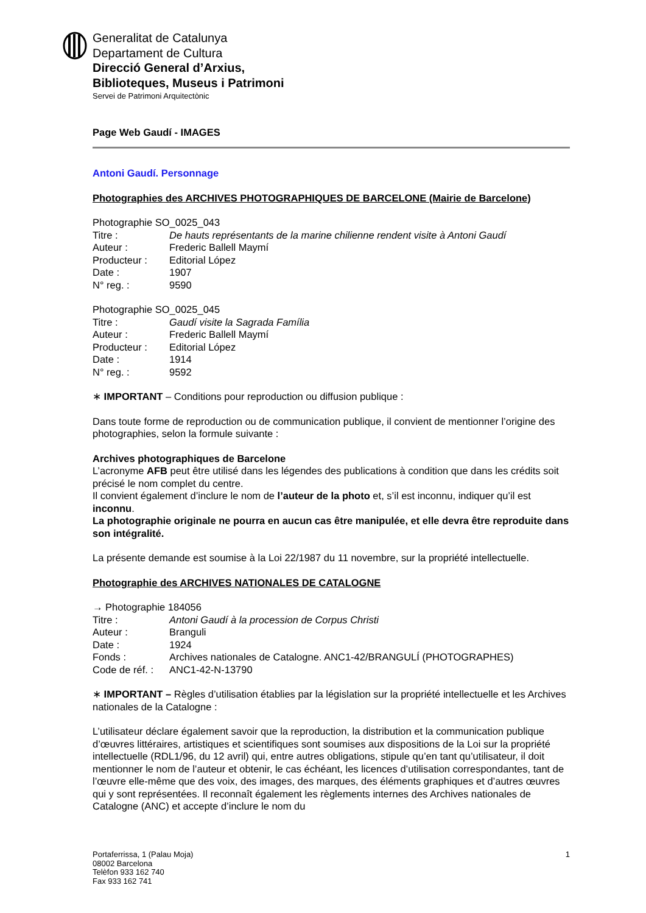Generalitat de Catalunya
Departament de Cultura
Direcció General d’Arxius,
Biblioteques, Museus i Patrimoni
Servei de Patrimoni Arquitectònic
Page Web Gaudí - IMAGES
Antoni Gaudí. Personnage
Photographies des ARCHIVES PHOTOGRAPHIQUES DE BARCELONE (Mairie de Barcelone)
Photographie SO_0025_043
| Titre : | De hauts représentants de la marine chilienne rendent visite à Antoni Gaudí |
| Auteur : | Frederic Ballell Maymí |
| Producteur : | Editorial López |
| Date : | 1907 |
| N° reg. : | 9590 |
Photographie SO_0025_045
| Titre : | Gaudí visite la Sagrada Família |
| Auteur : | Frederic Ballell Maymí |
| Producteur : | Editorial López |
| Date : | 1914 |
| N° reg. : | 9592 |
∗ IMPORTANT – Conditions pour reproduction ou diffusion publique :
Dans toute forme de reproduction ou de communication publique, il convient de mentionner l’origine des photographies, selon la formule suivante :
Archives photographiques de Barcelone
L’acronyme AFB peut être utilisé dans les légendes des publications à condition que dans les crédits soit précisé le nom complet du centre.
Il convient également d’inclure le nom de l’auteur de la photo et, s’il est inconnu, indiquer qu’il est inconnu.
La photographie originale ne pourra en aucun cas être manipulée, et elle devra être reproduite dans son intégralité.
La présente demande est soumise à la Loi 22/1987 du 11 novembre, sur la propriété intellectuelle.
Photographie des ARCHIVES NATIONALES DE CATALOGNE
→ Photographie 184056
| Titre : | Antoni Gaudí à la procession de Corpus Christi |
| Auteur : | Branguli |
| Date : | 1924 |
| Fonds : | Archives nationales de Catalogne. ANC1-42/BRANGULÍ (PHOTOGRAPHES) |
| Code de réf. : | ANC1-42-N-13790 |
∗ IMPORTANT – Règles d’utilisation établies par la législation sur la propriété intellectuelle et les Archives nationales de la Catalogne :
L’utilisateur déclare également savoir que la reproduction, la distribution et la communication publique d’œuvres littéraires, artistiques et scientifiques sont soumises aux dispositions de la Loi sur la propriété intellectuelle (RDL1/96, du 12 avril) qui, entre autres obligations, stipule qu’en tant qu’utilisateur, il doit mentionner le nom de l’auteur et obtenir, le cas échéant, les licences d’utilisation correspondantes, tant de l’œuvre elle-même que des voix, des images, des marques, des éléments graphiques et d’autres œuvres qui y sont représentées. Il reconnaît également les règlements internes des Archives nationales de Catalogne (ANC) et accepte d’inclure le nom du
Portaferrissa, 1 (Palau Moja)
08002 Barcelona
Telèfon 933 162 740
Fax 933 162 741
1